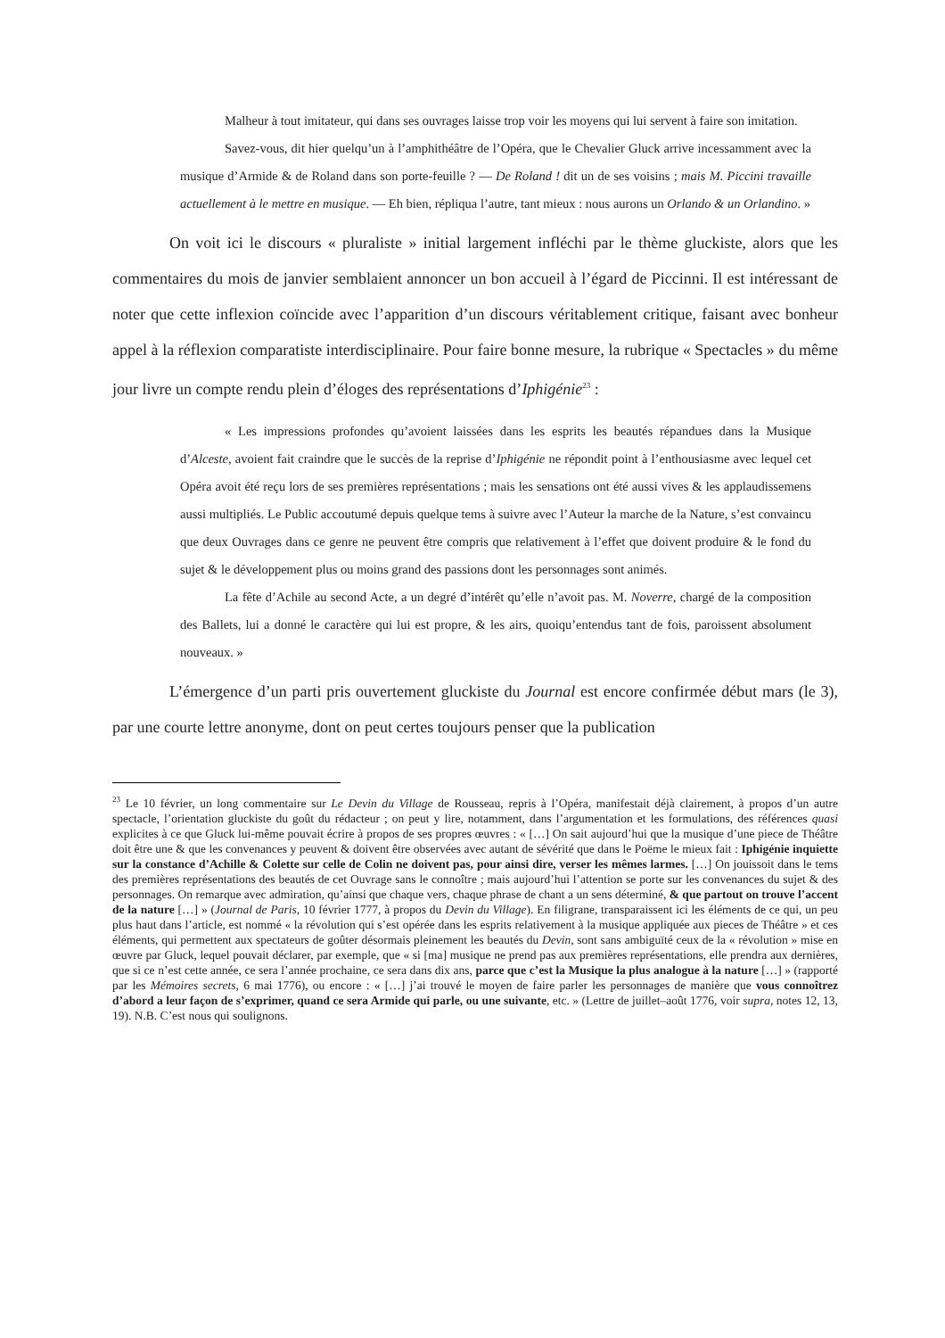Malheur à tout imitateur, qui dans ses ouvrages laisse trop voir les moyens qui lui servent à faire son imitation.
Savez-vous, dit hier quelqu’un à l’amphithéâtre de l’Opéra, que le Chevalier Gluck arrive incessamment avec la musique d’Armide & de Roland dans son porte-feuille ? — De Roland ! dit un de ses voisins ; mais M. Piccini travaille actuellement à le mettre en musique. — Eh bien, répliqua l’autre, tant mieux : nous aurons un Orlando & un Orlandino. »
On voit ici le discours « pluraliste » initial largement infléchi par le thème gluckiste, alors que les commentaires du mois de janvier semblaient annoncer un bon accueil à l’égard de Piccinni. Il est intéressant de noter que cette inflexion coïncide avec l’apparition d’un discours véritablement critique, faisant avec bonheur appel à la réflexion comparatiste interdisciplinaire. Pour faire bonne mesure, la rubrique « Spectacles » du même jour livre un compte rendu plein d’éloges des représentations d’Iphigénie<sup>23</sup> :
« Les impressions profondes qu’avoient laissées dans les esprits les beautés répandues dans la Musique d’Alceste, avoient fait craindre que le succès de la reprise d’Iphigénie ne répondit point à l’enthousiasme avec lequel cet Opéra avoit été reçu lors de ses premières représentations ; mais les sensations ont été aussi vives & les applaudissemens aussi multipliés. Le Public accoutumé depuis quelque tems à suivre avec l’Auteur la marche de la Nature, s’est convaincu que deux Ouvrages dans ce genre ne peuvent être compris que relativement à l’effet que doivent produire & le fond du sujet & le développement plus ou moins grand des passions dont les personnages sont animés.
La fête d’Achile au second Acte, a un degré d’intérêt qu’elle n’avoit pas. M. Noverre, chargé de la composition des Ballets, lui a donné le caractère qui lui est propre, & les airs, quoiqu’entendus tant de fois, paroissent absolument nouveaux. »
L’émergence d’un parti pris ouvertement gluckiste du Journal est encore confirmée début mars (le 3), par une courte lettre anonyme, dont on peut certes toujours penser que la publication
<sup>23</sup> Le 10 février, un long commentaire sur Le Devin du Village de Rousseau, repris à l’Opéra, manifestait déjà clairement, à propos d’un autre spectacle, l’orientation gluckiste du goût du rédacteur ; on peut y lire, notamment, dans l’argumentation et les formulations, des références quasi explicites à ce que Gluck lui-même pouvait écrire à propos de ses propres œuvres : « […] On sait aujourd’hui que la musique d’une piece de Théâtre doit être une & que les convenances y peuvent & doivent être observées avec autant de sévérité que dans le Poëme le mieux fait : Iphigénie inquiette sur la constance d’Achille & Colette sur celle de Colin ne doivent pas, pour ainsi dire, verser les mêmes larmes. […] On jouissoit dans le tems des premières représentations des beautés de cet Ouvrage sans le connoître ; mais aujourd’hui l’attention se porte sur les convenances du sujet & des personnages. On remarque avec admiration, qu’ainsi que chaque vers, chaque phrase de chant a un sens déterminé, & que partout on trouve l’accent de la nature […] » (Journal de Paris, 10 février 1777, à propos du Devin du Village). En filigrane, transparaissent ici les éléments de ce qui, un peu plus haut dans l’article, est nommé « la révolution qui s’est opérée dans les esprits relativement à la musique appliquée aux pieces de Théâtre » et ces éléments, qui permettent aux spectateurs de goûter désormais pleinement les beautés du Devin, sont sans ambiguïté ceux de la « révolution » mise en œuvre par Gluck, lequel pouvait déclarer, par exemple, que « si [ma] musique ne prend pas aux premières représentations, elle prendra aux dernières, que si ce n’est cette année, ce sera l’année prochaine, ce sera dans dix ans, parce que c’est la Musique la plus analogue à la nature […] » (rapporté par les Mémoires secrets, 6 mai 1776), ou encore : « […] j’ai trouvé le moyen de faire parler les personnages de manière que vous connoîtrez d’abord a leur façon de s’exprimer, quand ce sera Armide qui parle, ou une suivante, etc. » (Lettre de juillet–août 1776, voir supra, notes 12, 13, 19). N.B. C’est nous qui soulignons.